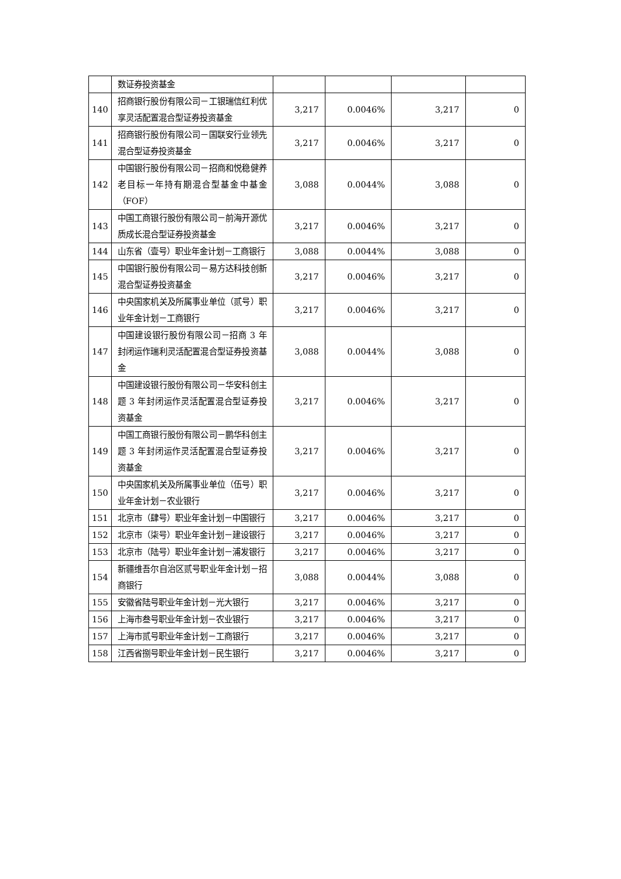| | 数证券投资基金 | | | | |
| 140 | 招商银行股份有限公司－工银瑞信红利优享灵活配置混合型证券投资基金 | 3,217 | 0.0046% | 3,217 | 0 |
| 141 | 招商银行股份有限公司－国联安行业领先混合型证券投资基金 | 3,217 | 0.0046% | 3,217 | 0 |
| 142 | 中国银行股份有限公司－招商和悦稳健养老目标一年持有期混合型基金中基金（FOF） | 3,088 | 0.0044% | 3,088 | 0 |
| 143 | 中国工商银行股份有限公司－前海开源优质成长混合型证券投资基金 | 3,217 | 0.0046% | 3,217 | 0 |
| 144 | 山东省（壹号）职业年金计划－工商银行 | 3,088 | 0.0044% | 3,088 | 0 |
| 145 | 中国银行股份有限公司－易方达科技创新混合型证券投资基金 | 3,217 | 0.0046% | 3,217 | 0 |
| 146 | 中央国家机关及所属事业单位（贰号）职业年金计划－工商银行 | 3,217 | 0.0046% | 3,217 | 0 |
| 147 | 中国建设银行股份有限公司－招商 3 年封闭运作瑞利灵活配置混合型证券投资基金 | 3,088 | 0.0044% | 3,088 | 0 |
| 148 | 中国建设银行股份有限公司－华安科创主题 3 年封闭运作灵活配置混合型证券投资基金 | 3,217 | 0.0046% | 3,217 | 0 |
| 149 | 中国工商银行股份有限公司－鹏华科创主题 3 年封闭运作灵活配置混合型证券投资基金 | 3,217 | 0.0046% | 3,217 | 0 |
| 150 | 中央国家机关及所属事业单位（伍号）职业年金计划－农业银行 | 3,217 | 0.0046% | 3,217 | 0 |
| 151 | 北京市（肆号）职业年金计划－中国银行 | 3,217 | 0.0046% | 3,217 | 0 |
| 152 | 北京市（柒号）职业年金计划－建设银行 | 3,217 | 0.0046% | 3,217 | 0 |
| 153 | 北京市（陆号）职业年金计划－浦发银行 | 3,217 | 0.0046% | 3,217 | 0 |
| 154 | 新疆维吾尔自治区贰号职业年金计划－招商银行 | 3,088 | 0.0044% | 3,088 | 0 |
| 155 | 安徽省陆号职业年金计划－光大银行 | 3,217 | 0.0046% | 3,217 | 0 |
| 156 | 上海市叁号职业年金计划－农业银行 | 3,217 | 0.0046% | 3,217 | 0 |
| 157 | 上海市贰号职业年金计划－工商银行 | 3,217 | 0.0046% | 3,217 | 0 |
| 158 | 江西省捌号职业年金计划－民生银行 | 3,217 | 0.0046% | 3,217 | 0 |